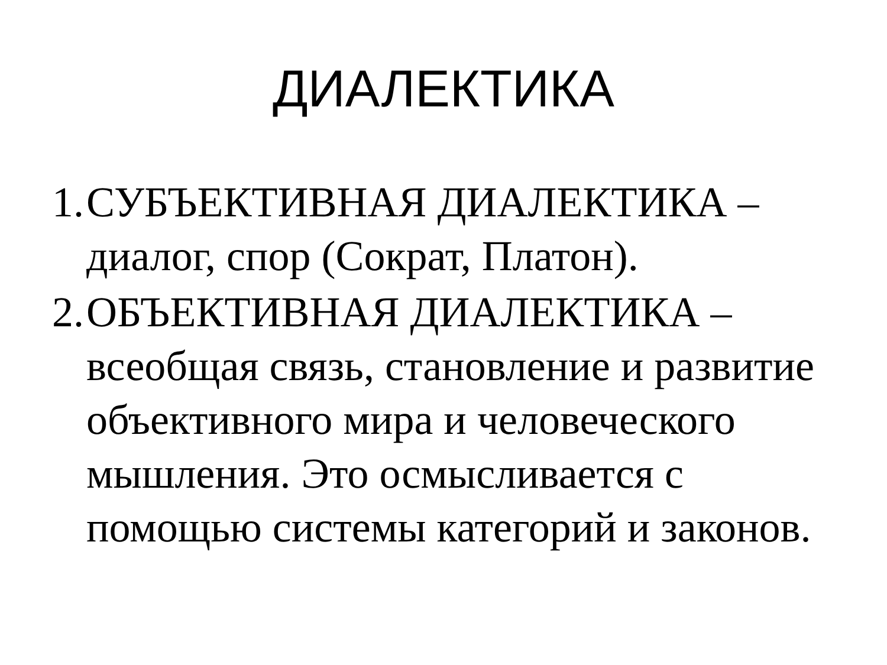ДИАЛЕКТИКА
1. СУБЪЕКТИВНАЯ ДИАЛЕКТИКА – диалог, спор (Сократ, Платон).
2. ОБЪЕКТИВНАЯ ДИАЛЕКТИКА – всеобщая связь, становление и развитие объективного мира и человеческого мышления. Это осмысливается с помощью системы категорий и законов.